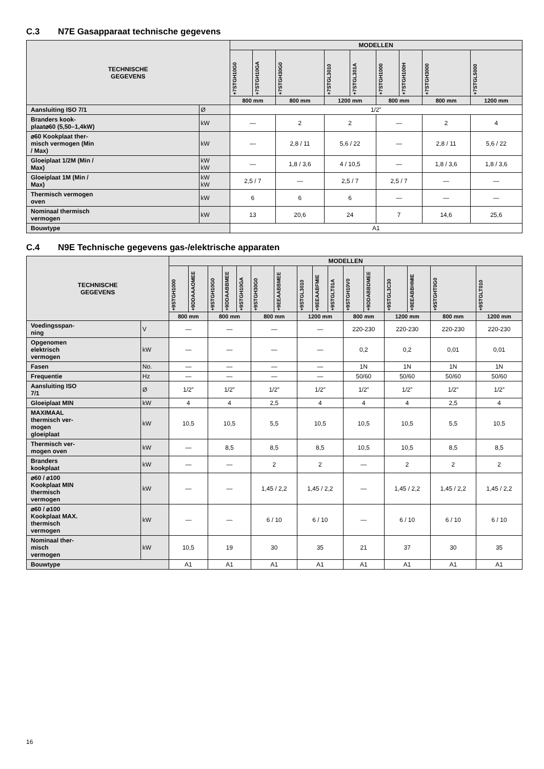C.3 N7E Gasapparaat technische gegevens
| TECHNISCHE GEGEVENS | | MODELLEN | | | | | | | | |
| --- | --- | --- | --- | --- | --- | --- | --- | --- | --- | --- |
| | | +7STGH10G0 | +7STGH10GA | +7STGH30G0 | +7STGL3010 | +7STGL301A | +7STGH1000 | +7STGH100H | +7STGH3000 | +7STGL5000 |
| | | 800 mm | | 800 mm | 1200 mm | | 800 mm | | 800 mm | 1200 mm |
| Aansluiting ISO 7/1 | Ø | 1/2” | | | | | | | | |
| Branders kook- plaat⌀60 (5,50–1,4kW) | kW | — | | 2 | 2 | | — | | 2 | 4 |
| ⌀60 Kookplaat ther- misch vermogen (Min / Max) | kW | — | | 2,8 / 11 | 5,6 / 22 | | — | | 2,8 / 11 | 5,6 / 22 |
| Gloeiplaat 1/2M (Min / Max) | kW kW | — | | 1,8 / 3,6 | 4 / 10,5 | | — | | 1,8 / 3,6 | 1,8 / 3,6 |
| Gloeiplaat 1M (Min / Max) | kW kW | 2,5 / 7 | | — | 2,5 / 7 | | 2,5 / 7 | | — | — |
| Thermisch vermogen oven | kW | 6 | | 6 | 6 | | — | | — | — |
| Nominaal thermisch vermogen | kW | 13 | | 20,6 | 24 | | 7 | | 14,6 | 25,6 |
| Bouwtype | | A1 | | | | | | | | |
C.4 N9E Technische gegevens gas-/elektrische apparaten
| TECHNISCHE GEGEVENS | | MODELLEN | | | | | | | | | | | | | | | |
| --- | --- | --- | --- | --- | --- | --- | --- | --- | --- | --- | --- | --- | --- | --- | --- | --- | --- |
| | | +9STGH1000 | +9DDAAAOMEE | +9STGH10G0 | +9DDAABBMEE | +9STGH10GA | +9STGH30G0 | +9EEAABBMEE | +9STGL3010 | +9EEAABFMIE | +9STGLT01A | +9STGH10V0 | +9DDABBDMEE | +9STGL3C30 | +9EEABBHMIE | +9STGHT0G0 | +9STGLT010 |
| | | 800 mm | | 800 mm | | | 800 mm | | 1200 mm | | | 800 mm | | 1200 mm | | 800 mm | 1200 mm |
| Voedingsspan- ning | V | — | | — | | | — | | — | | | 220-230 | | 220-230 | | 220-230 | 220-230 |
| Opgenomen elektrisch vermogen | kW | — | | — | | | — | | — | | | 0,2 | | 0,2 | | 0,01 | 0,01 |
| Fasen | No. | — | | — | | | — | | — | | | 1N | | 1N | | 1N | 1N |
| Frequentie | Hz | — | | — | | | — | | — | | | 50/60 | | 50/60 | | 50/60 | 50/60 |
| Aansluiting ISO 7/1 | Ø | 1/2” | | 1/2” | | | 1/2” | | 1/2” | | | 1/2” | | 1/2” | | 1/2” | 1/2” |
| Gloeiplaat MIN | kW | 4 | | 4 | | | 2,5 | | 4 | | | 4 | | 4 | | 2,5 | 4 |
| MAXIMAAL thermisch ver- mogen gloeiplaat | kW | 10,5 | | 10,5 | | | 5,5 | | 10,5 | | | 10,5 | | 10,5 | | 5,5 | 10,5 |
| Thermisch ver- mogen oven | kW | — | | 8,5 | | | 8,5 | | 8,5 | | | 10,5 | | 10,5 | | 8,5 | 8,5 |
| Branders kookplaat | kW | — | | — | | | 2 | | 2 | | | — | | 2 | | 2 | 2 |
| ⌀60 / ⌀100 Kookplaat MIN thermisch vermogen | kW | — | | — | | | 1,45 / 2,2 | | 1,45 / 2,2 | | | — | | 1,45 / 2,2 | | 1,45 / 2,2 | 1,45 / 2,2 |
| ⌀60 / ⌀100 Kookplaat MAX. thermisch vermogen | kW | — | | — | | | 6 / 10 | | 6 / 10 | | | — | | 6 / 10 | | 6 / 10 | 6 / 10 |
| Nominaal ther- misch vermogen | kW | 10,5 | | 19 | | | 30 | | 35 | | | 21 | | 37 | | 30 | 35 |
| Bouwtype | | A1 | | A1 | | | A1 | | A1 | | | A1 | | A1 | | A1 | A1 |
16